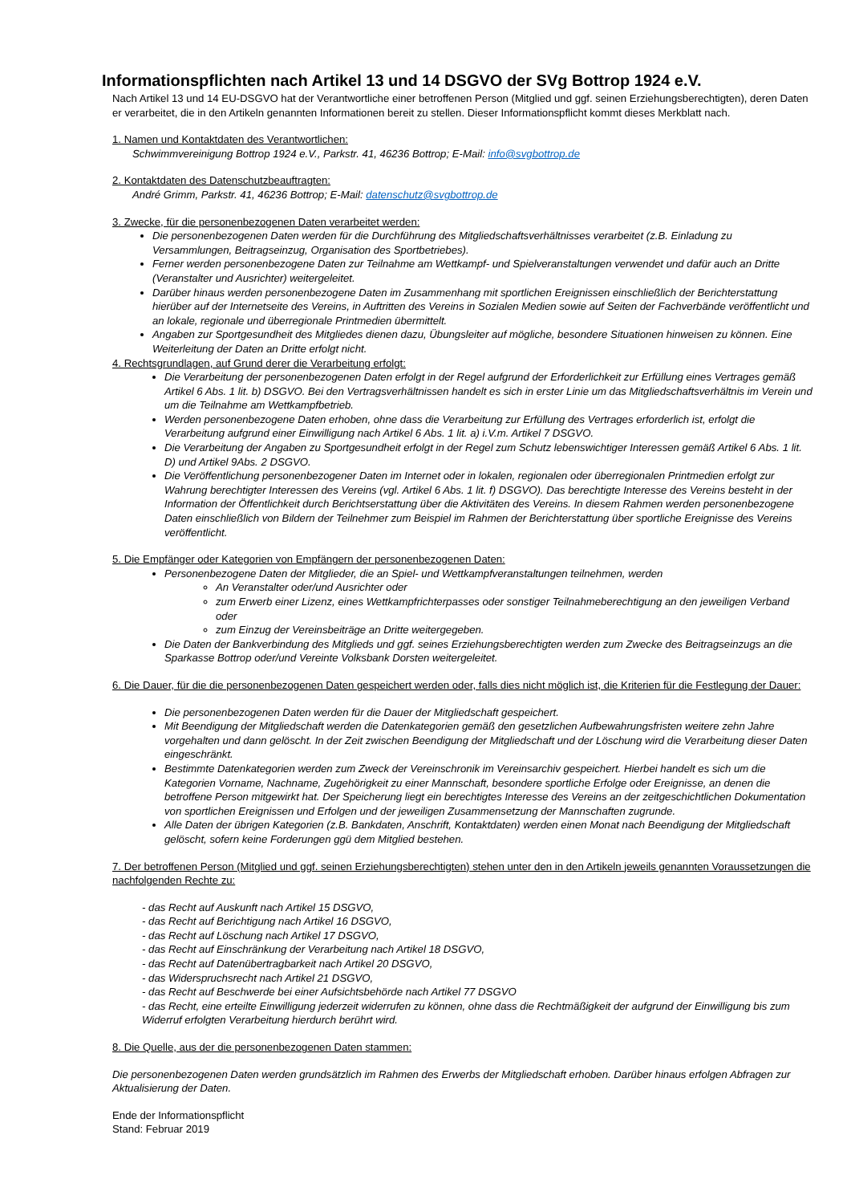Informationspflichten nach Artikel 13 und 14 DSGVO der SVg Bottrop 1924 e.V.
Nach Artikel 13 und 14 EU-DSGVO hat der Verantwortliche einer betroffenen Person (Mitglied und ggf. seinen Erziehungsberechtigten), deren Daten er verarbeitet, die in den Artikeln genannten Informationen bereit zu stellen. Dieser Informationspflicht kommt dieses Merkblatt nach.
1. Namen und Kontaktdaten des Verantwortlichen:
Schwimmvereinigung Bottrop 1924 e.V., Parkstr. 41, 46236 Bottrop; E-Mail: info@svgbottrop.de
2. Kontaktdaten des Datenschutzbeauftragten:
André Grimm, Parkstr. 41, 46236 Bottrop; E-Mail: datenschutz@svgbottrop.de
3. Zwecke, für die personenbezogenen Daten verarbeitet werden:
Die personenbezogenen Daten werden für die Durchführung des Mitgliedschaftsverhältnisses verarbeitet (z.B. Einladung zu Versammlungen, Beitragseinzug, Organisation des Sportbetriebes).
Ferner werden personenbezogene Daten zur Teilnahme am Wettkampf- und Spielveranstaltungen verwendet und dafür auch an Dritte (Veranstalter und Ausrichter) weitergeleitet.
Darüber hinaus werden personenbezogene Daten im Zusammenhang mit sportlichen Ereignissen einschließlich der Berichterstattung hierüber auf der Internetseite des Vereins, in Auftritten des Vereins in Sozialen Medien sowie auf Seiten der Fachverbände veröffentlicht und an lokale, regionale und überregionale Printmedien übermittelt.
Angaben zur Sportgesundheit des Mitgliedes dienen dazu, Übungsleiter auf mögliche, besondere Situationen hinweisen zu können. Eine Weiterleitung der Daten an Dritte erfolgt nicht.
4. Rechtsgrundlagen, auf Grund derer die Verarbeitung erfolgt:
Die Verarbeitung der personenbezogenen Daten erfolgt in der Regel aufgrund der Erforderlichkeit zur Erfüllung eines Vertrages gemäß Artikel 6 Abs. 1 lit. b) DSGVO. Bei den Vertragsverhältnissen handelt es sich in erster Linie um das Mitgliedschaftsverhältnis im Verein und um die Teilnahme am Wettkampfbetrieb.
Werden personenbezogene Daten erhoben, ohne dass die Verarbeitung zur Erfüllung des Vertrages erforderlich ist, erfolgt die Verarbeitung aufgrund einer Einwilligung nach Artikel 6 Abs. 1 lit. a) i.V.m. Artikel 7 DSGVO.
Die Verarbeitung der Angaben zu Sportgesundheit erfolgt in der Regel zum Schutz lebenswichtiger Interessen gemäß Artikel 6 Abs. 1 lit. D) und Artikel 9Abs. 2 DSGVO.
Die Veröffentlichung personenbezogener Daten im Internet oder in lokalen, regionalen oder überregionalen Printmedien erfolgt zur Wahrung berechtigter Interessen des Vereins (vgl. Artikel 6 Abs. 1 lit. f) DSGVO). Das berechtigte Interesse des Vereins besteht in der Information der Öffentlichkeit durch Berichtserstattung über die Aktivitäten des Vereins. In diesem Rahmen werden personenbezogene Daten einschließlich von Bildern der Teilnehmer zum Beispiel im Rahmen der Berichterstattung über sportliche Ereignisse des Vereins veröffentlicht.
5. Die Empfänger oder Kategorien von Empfängern der personenbezogenen Daten:
Personenbezogene Daten der Mitglieder, die an Spiel- und Wettkampfveranstaltungen teilnehmen, werden
An Veranstalter oder/und Ausrichter oder
zum Erwerb einer Lizenz, eines Wettkampfrichterpasses oder sonstiger Teilnahmeberechtigung an den jeweiligen Verband oder
zum Einzug der Vereinsbeiträge an Dritte weitergegeben.
Die Daten der Bankverbindung des Mitglieds und ggf. seines Erziehungsberechtigten werden zum Zwecke des Beitragseinzugs an die Sparkasse Bottrop oder/und Vereinte Volksbank Dorsten weitergeleitet.
6. Die Dauer, für die die personenbezogenen Daten gespeichert werden oder, falls dies nicht möglich ist, die Kriterien für die Festlegung der Dauer:
Die personenbezogenen Daten werden für die Dauer der Mitgliedschaft gespeichert.
Mit Beendigung der Mitgliedschaft werden die Datenkategorien gemäß den gesetzlichen Aufbewahrungsfristen weitere zehn Jahre vorgehalten und dann gelöscht. In der Zeit zwischen Beendigung der Mitgliedschaft und der Löschung wird die Verarbeitung dieser Daten eingeschränkt.
Bestimmte Datenkategorien werden zum Zweck der Vereinschronik im Vereinsarchiv gespeichert. Hierbei handelt es sich um die Kategorien Vorname, Nachname, Zugehörigkeit zu einer Mannschaft, besondere sportliche Erfolge oder Ereignisse, an denen die betroffene Person mitgewirkt hat. Der Speicherung liegt ein berechtigtes Interesse des Vereins an der zeitgeschichtlichen Dokumentation von sportlichen Ereignissen und Erfolgen und der jeweiligen Zusammensetzung der Mannschaften zugrunde.
Alle Daten der übrigen Kategorien (z.B. Bankdaten, Anschrift, Kontaktdaten) werden einen Monat nach Beendigung der Mitgliedschaft gelöscht, sofern keine Forderungen ggü dem Mitglied bestehen.
7. Der betroffenen Person (Mitglied und ggf. seinen Erziehungsberechtigten) stehen unter den in den Artikeln jeweils genannten Voraussetzungen die nachfolgenden Rechte zu:
- das Recht auf Auskunft nach Artikel 15 DSGVO,
- das Recht auf Berichtigung nach Artikel 16 DSGVO,
- das Recht auf Löschung nach Artikel 17 DSGVO,
- das Recht auf Einschränkung der Verarbeitung nach Artikel 18 DSGVO,
- das Recht auf Datenübertragbarkeit nach Artikel 20 DSGVO,
- das Widerspruchsrecht nach Artikel 21 DSGVO,
- das Recht auf Beschwerde bei einer Aufsichtsbehörde nach Artikel 77 DSGVO
- das Recht, eine erteilte Einwilligung jederzeit widerrufen zu können, ohne dass die Rechtmäßigkeit der aufgrund der Einwilligung bis zum Widerruf erfolgten Verarbeitung hierdurch berührt wird.
8. Die Quelle, aus der die personenbezogenen Daten stammen:
Die personenbezogenen Daten werden grundsätzlich im Rahmen des Erwerbs der Mitgliedschaft erhoben. Darüber hinaus erfolgen Abfragen zur Aktualisierung der Daten.
Ende der Informationspflicht
Stand: Februar 2019